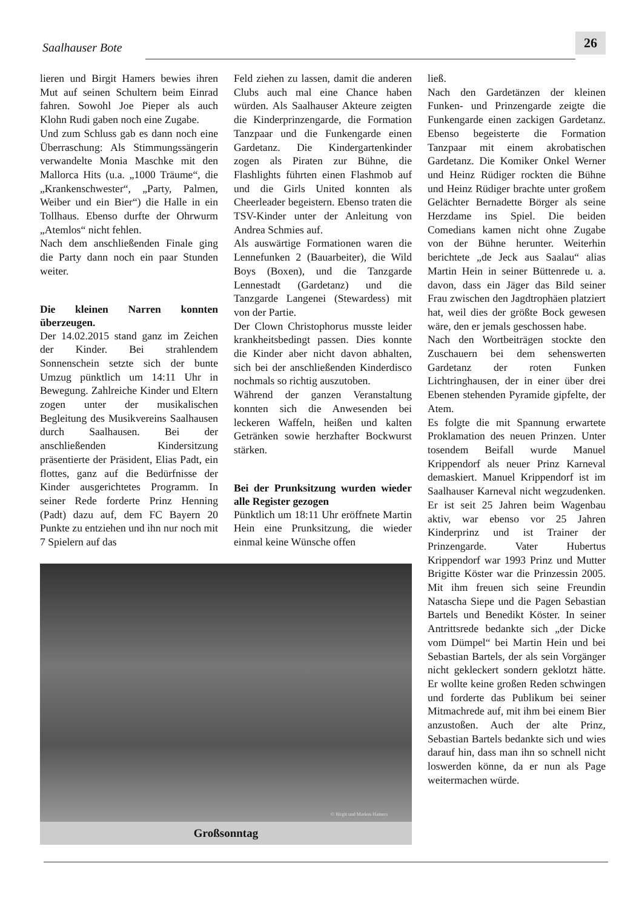Saalhauser Bote
26
lieren und Birgit Hamers bewies ihren Mut auf seinen Schultern beim Einrad fahren. Sowohl Joe Pieper als auch Klohn Rudi gaben noch eine Zugabe.
Und zum Schluss gab es dann noch eine Überraschung: Als Stimmungssängerin verwandelte Monia Maschke mit den Mallorca Hits (u.a. „1000 Träume“, die „Krankenschwester“, „Party, Palmen, Weiber und ein Bier“) die Halle in ein Tollhaus. Ebenso durfte der Ohrwurm „Atemlos“ nicht fehlen.
Nach dem anschließenden Finale ging die Party dann noch ein paar Stunden weiter.
Die kleinen Narren konnten überzeugen.
Der 14.02.2015 stand ganz im Zeichen der Kinder. Bei strahlendem Sonnenschein setzte sich der bunte Umzug pünktlich um 14:11 Uhr in Bewegung. Zahlreiche Kinder und Eltern zogen unter der musikalischen Begleitung des Musikvereins Saalhausen durch Saalhausen. Bei der anschließenden Kindersitzung präsentierte der Präsident, Elias Padt, ein flottes, ganz auf die Bedürfnisse der Kinder ausgerichtetes Programm. In seiner Rede forderte Prinz Henning (Padt) dazu auf, dem FC Bayern 20 Punkte zu entziehen und ihn nur noch mit 7 Spielern auf das
Feld ziehen zu lassen, damit die anderen Clubs auch mal eine Chance haben würden. Als Saalhauser Akteure zeigten die Kinderprinzengarde, die Formation Tanzpaar und die Funkengarde einen Gardetanz. Die Kindergartenkinder zogen als Piraten zur Bühne, die Flashlights führten einen Flashmob auf und die Girls United konnten als Cheerleader begeistern. Ebenso traten die TSV-Kinder unter der Anleitung von Andrea Schmies auf.
Als auswärtige Formationen waren die Lennefunken 2 (Bauarbeiter), die Wild Boys (Boxen), und die Tanzgarde Lennestadt (Gardetanz) und die Tanzgarde Langenei (Stewardess) mit von der Partie.
Der Clown Christophorus musste leider krankheitsbedingt passen. Dies konnte die Kinder aber nicht davon abhalten, sich bei der anschließenden Kinderdisco nochmals so richtig auszutoben.
Während der ganzen Veranstaltung konnten sich die Anwesenden bei leckeren Waffeln, heißen und kalten Getränken sowie herzhafter Bockwurst stärken.
Bei der Prunksitzung wurden wieder alle Register gezogen
Pünktlich um 18:11 Uhr eröffnete Martin Hein eine Prunksitzung, die wieder einmal keine Wünsche offen
© Birgit und Markus Hamers
Großsonntag
ließ.
Nach den Gardetänzen der kleinen Funken- und Prinzengarde zeigte die Funkengarde einen zackigen Gardetanz. Ebenso begeisterte die Formation Tanzpaar mit einem akrobatischen Gardetanz. Die Komiker Onkel Werner und Heinz Rüdiger rockten die Bühne und Heinz Rüdiger brachte unter großem Gelächter Bernadette Börger als seine Herzdame ins Spiel. Die beiden Comedians kamen nicht ohne Zugabe von der Bühne herunter. Weiterhin berichtete „de Jeck aus Saalau“ alias Martin Hein in seiner Büttenrede u. a. davon, dass ein Jäger das Bild seiner Frau zwischen den Jagdtrophäen platziert hat, weil dies der größte Bock gewesen wäre, den er jemals geschossen habe.
Nach den Wortbeiträgen stockte den Zuschauern bei dem sehenswerten Gardetanz der roten Funken Lichtringhausen, der in einer über drei Ebenen stehenden Pyramide gipfelte, der Atem.
Es folgte die mit Spannung erwartete Proklamation des neuen Prinzen. Unter tosendem Beifall wurde Manuel Krippendorf als neuer Prinz Karneval demaskiert. Manuel Krippendorf ist im Saalhauser Karneval nicht wegzudenken. Er ist seit 25 Jahren beim Wagenbau aktiv, war ebenso vor 25 Jahren Kinderprinz und ist Trainer der Prinzengarde. Vater Hubertus Krippendorf war 1993 Prinz und Mutter Brigitte Köster war die Prinzessin 2005. Mit ihm freuen sich seine Freundin Natascha Siepe und die Pagen Sebastian Bartels und Benedikt Köster. In seiner Antrittsrede bedankte sich „der Dicke vom Dümpel“ bei Martin Hein und bei Sebastian Bartels, der als sein Vorgänger nicht gekleckert sondern geklotzt hätte. Er wollte keine großen Reden schwingen und forderte das Publikum bei seiner Mitmachrede auf, mit ihm bei einem Bier anzustoßen. Auch der alte Prinz, Sebastian Bartels bedankte sich und wies darauf hin, dass man ihn so schnell nicht loswerden könne, da er nun als Page weitermachen würde.